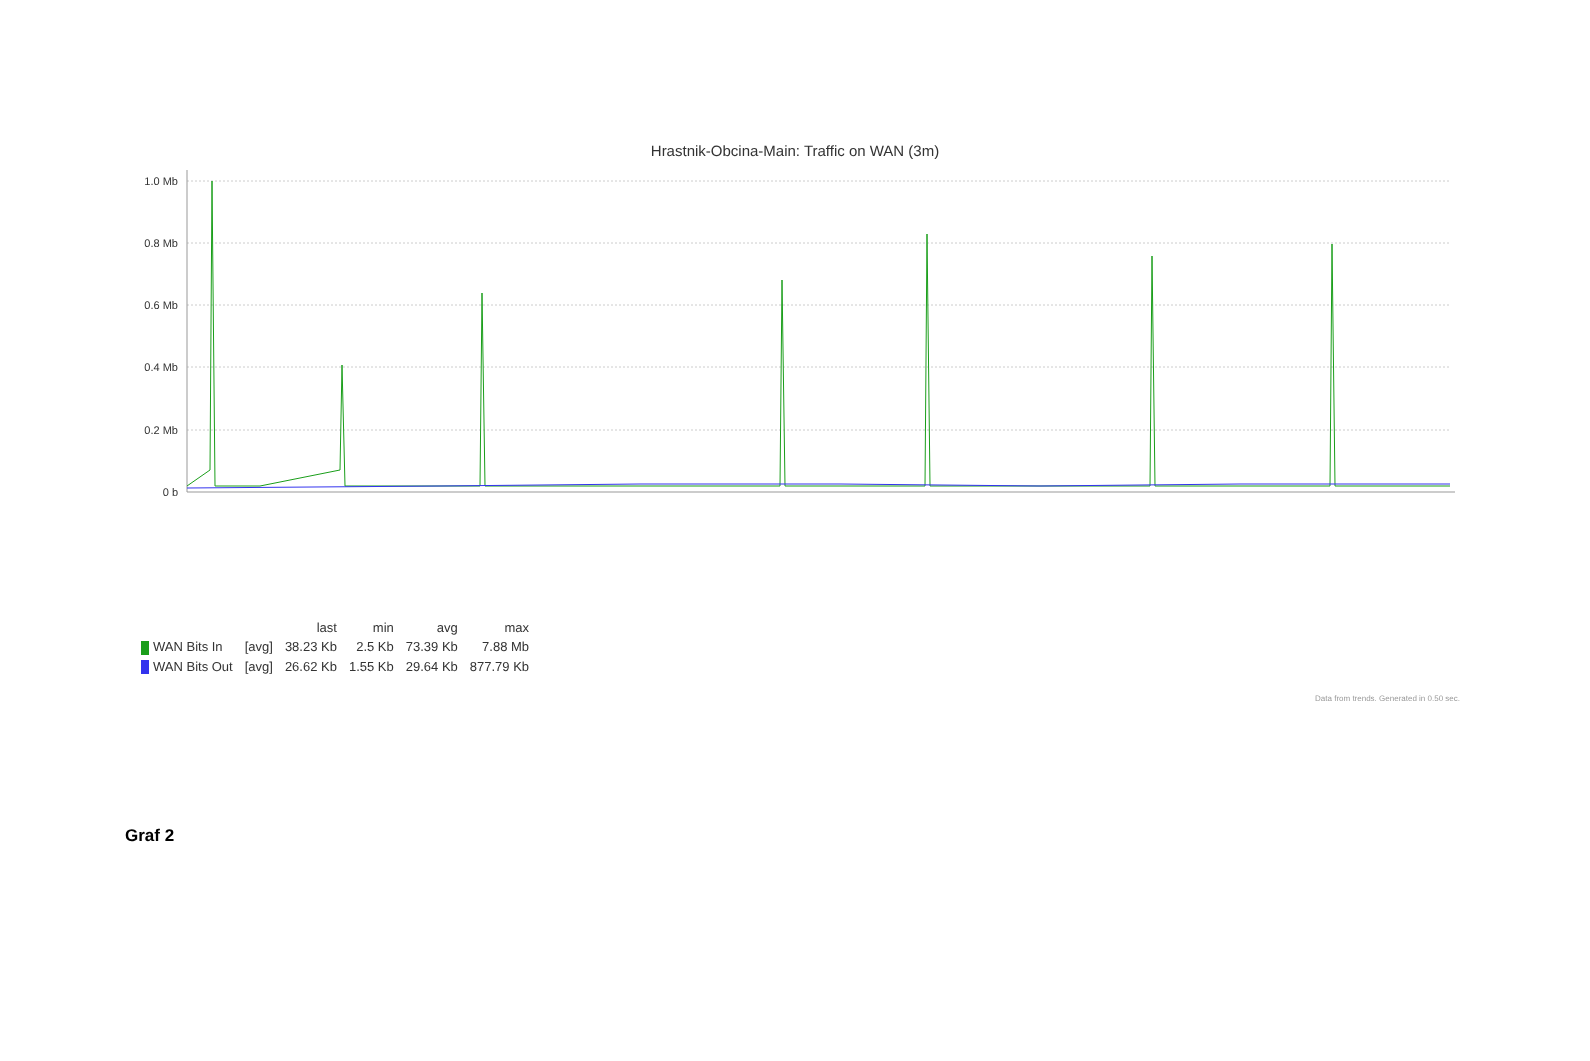Hrastnik-Obcina-Main: Traffic on WAN (3m)
1.0 Mb
0.8 Mb
0.6 Mb
0.4 Mb
0.2 Mb
0 b
| | | last | min | avg | max |
| --- | --- | --- | --- | --- | --- |
| WAN Bits In | [avg] | 38.23 Kb | 2.5 Kb | 73.39 Kb | 7.88 Mb |
| WAN Bits Out | [avg] | 26.62 Kb | 1.55 Kb | 29.64 Kb | 877.79 Kb |
Data from trends. Generated in 0.50 sec.
Graf 2